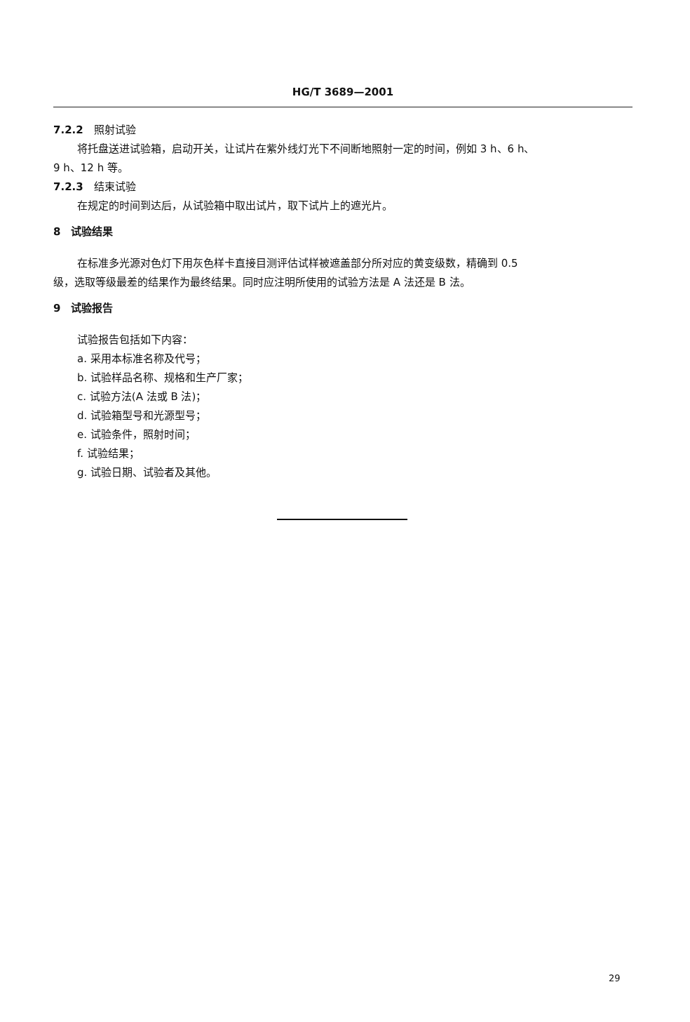HG/T 3689—2001
7.2.2　照射试验
将托盘送进试验箱，启动开关，让试片在紫外线灯光下不间断地照射一定的时间，例如 3 h、6 h、
9 h、12 h 等。
7.2.3　结束试验
在规定的时间到达后，从试验箱中取出试片，取下试片上的遮光片。
8　试验结果
在标准多光源对色灯下用灰色样卡直接目测评估试样被遮盖部分所对应的黄变级数，精确到 0.5
级，选取等级最差的结果作为最终结果。同时应注明所使用的试验方法是 A 法还是 B 法。
9　试验报告
试验报告包括如下内容：
a. 采用本标准名称及代号；
b. 试验样品名称、规格和生产厂家；
c. 试验方法(A 法或 B 法)；
d. 试验箱型号和光源型号；
e. 试验条件，照射时间；
f. 试验结果；
g. 试验日期、试验者及其他。
29